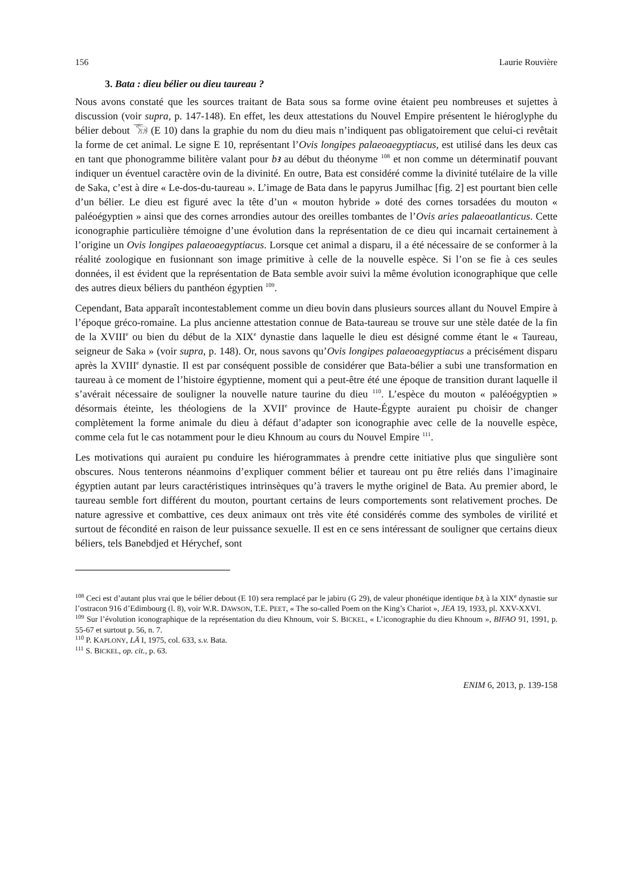156 Laurie Rouvière
3. Bata : dieu bélier ou dieu taureau ?
Nous avons constaté que les sources traitant de Bata sous sa forme ovine étaient peu nombreuses et sujettes à discussion (voir supra, p. 147-148). En effet, les deux attestations du Nouvel Empire présentent le hiéroglyphe du bélier debout 𓃝 (E 10) dans la graphie du nom du dieu mais n’indiquent pas obligatoirement que celui-ci revêtait la forme de cet animal. Le signe E 10, représentant l’Ovis longipes palaeoaegyptiacus, est utilisé dans les deux cas en tant que phonogramme bilitère valant pour bꜣ au début du théonyme <sup>108</sup> et non comme un déterminatif pouvant indiquer un éventuel caractère ovin de la divinité. En outre, Bata est considéré comme la divinité tutélaire de la ville de Saka, c’est à dire « Le-dos-du-taureau ». L’image de Bata dans le papyrus Jumilhac [fig. 2] est pourtant bien celle d’un bélier. Le dieu est figuré avec la tête d’un « mouton hybride » doté des cornes torsadées du mouton « paléoégyptien » ainsi que des cornes arrondies autour des oreilles tombantes de l’Ovis aries palaeoatlanticus. Cette iconographie particulière témoigne d’une évolution dans la représentation de ce dieu qui incarnait certainement à l’origine un Ovis longipes palaeoaegyptiacus. Lorsque cet animal a disparu, il a été nécessaire de se conformer à la réalité zoologique en fusionnant son image primitive à celle de la nouvelle espèce. Si l’on se fie à ces seules données, il est évident que la représentation de Bata semble avoir suivi la même évolution iconographique que celle des autres dieux béliers du panthéon égyptien <sup>109</sup>.
Cependant, Bata apparaît incontestablement comme un dieu bovin dans plusieurs sources allant du Nouvel Empire à l’époque gréco-romaine. La plus ancienne attestation connue de Bata-taureau se trouve sur une stèle datée de la fin de la XVIII<sup>e</sup> ou bien du début de la XIX<sup>e</sup> dynastie dans laquelle le dieu est désigné comme étant le « Taureau, seigneur de Saka » (voir supra, p. 148). Or, nous savons qu’Ovis longipes palaeoaegyptiacus a précisément disparu après la XVIII<sup>e</sup> dynastie. Il est par conséquent possible de considérer que Bata-bélier a subi une transformation en taureau à ce moment de l’histoire égyptienne, moment qui a peut-être été une époque de transition durant laquelle il s’avérait nécessaire de souligner la nouvelle nature taurine du dieu <sup>110</sup>. L’espèce du mouton « paléoégyptien » désormais éteinte, les théologiens de la XVII<sup>e</sup> province de Haute-Égypte auraient pu choisir de changer complètement la forme animale du dieu à défaut d’adapter son iconographie avec celle de la nouvelle espèce, comme cela fut le cas notamment pour le dieu Khnoum au cours du Nouvel Empire <sup>111</sup>.
Les motivations qui auraient pu conduire les hiérogrammates à prendre cette initiative plus que singulière sont obscures. Nous tenterons néanmoins d’expliquer comment bélier et taureau ont pu être reliés dans l’imaginaire égyptien autant par leurs caractéristiques intrinsèques qu’à travers le mythe originel de Bata. Au premier abord, le taureau semble fort différent du mouton, pourtant certains de leurs comportements sont relativement proches. De nature agressive et combattive, ces deux animaux ont très vite été considérés comme des symboles de virilité et surtout de fécondité en raison de leur puissance sexuelle. Il est en ce sens intéressant de souligner que certains dieux béliers, tels Banebdjed et Hérychef, sont
<sup>108</sup> Ceci est d’autant plus vrai que le bélier debout (E 10) sera remplacé par le jabiru (G 29), de valeur phonétique identique bꜣ, à la XIX<sup>e</sup> dynastie sur l’ostracon 916 d’Edimbourg (l. 8), voir W.R. DAWSON, T.E. PEET, « The so-called Poem on the King’s Chariot », JEA 19, 1933, pl. XXV-XXVI.
<sup>109</sup> Sur l’évolution iconographique de la représentation du dieu Khnoum, voir S. BICKEL, « L’iconographie du dieu Khnoum », BIFAO 91, 1991, p. 55-67 et surtout p. 56, n. 7.
<sup>110</sup> P. KAPLONY, LÄ I, 1975, col. 633, s.v. Bata.
<sup>111</sup> S. BICKEL, op. cit., p. 63.
ENIM 6, 2013, p. 139-158